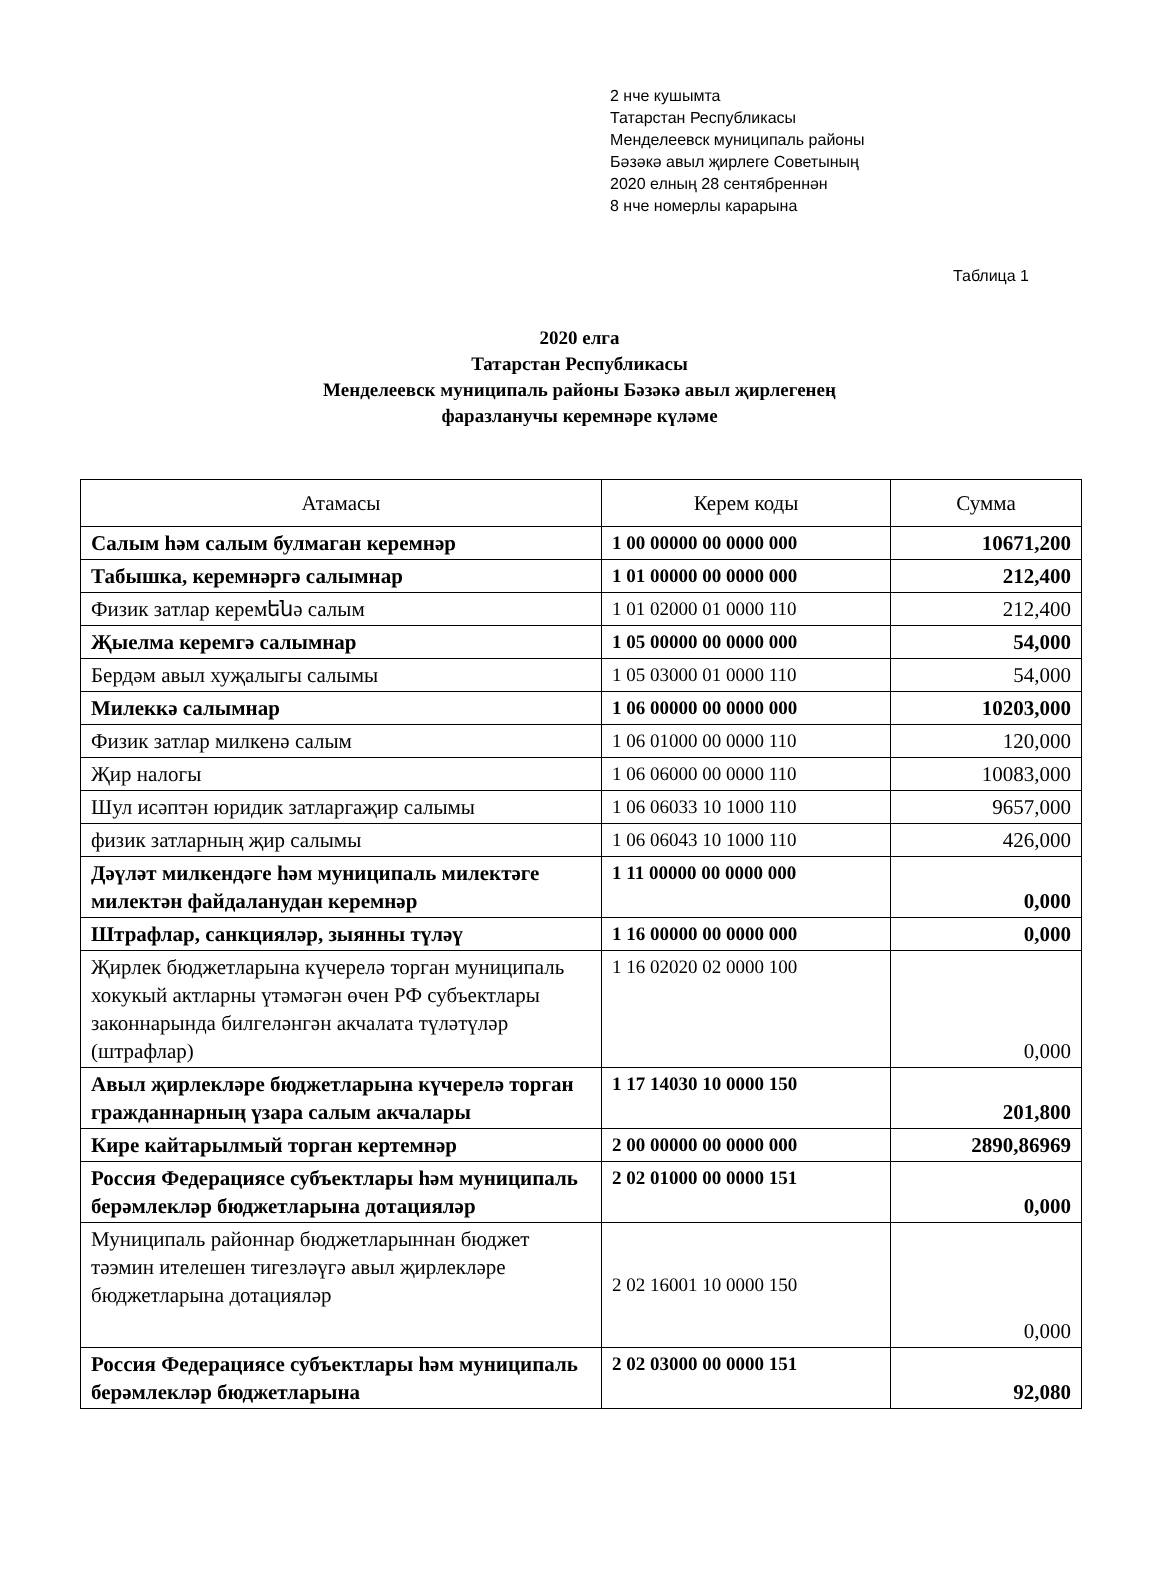2 нче кушымта
Татарстан Республикасы
Менделеевск муниципаль районы
Бәзәкә авыл җирлеге Советының
2020 елның 28 сентябреннән
8 нче номерлы карарына
Таблица 1
2020 елга
Татарстан Республикасы
Менделеевск муниципаль районы Бәзәкә авыл җирлегенең
фаразланучы керемнәре күләме
| Атамасы | Керем коды | Сумма |
| --- | --- | --- |
| Салым һәм салым булмаган керемнәр | 1 00 00000 00 0000 000 | 10671,200 |
| Табышка, керемнәргә салымнар | 1 01 00000 00 0000 000 | 212,400 |
| Физик затлар керемենә салым | 1 01 02000 01 0000 110 | 212,400 |
| Җыелма керемгә салымнар | 1 05 00000 00 0000 000 | 54,000 |
| Бердәм авыл хуҗалыгы салымы | 1 05 03000 01 0000 110 | 54,000 |
| Милеккә салымнар | 1 06 00000 00 0000 000 | 10203,000 |
| Физик затлар милкенә салым | 1 06 01000 00 0000 110 | 120,000 |
| Җир налогы | 1 06 06000 00 0000 110 | 10083,000 |
| Шул исәптән юридик затларгаҗир салымы | 1 06 06033 10 1000 110 | 9657,000 |
| физик затларның җир салымы | 1 06 06043 10 1000 110 | 426,000 |
| Дәүләт милкендәге һәм муниципаль милектәге милектән файдаланудан керемнәр | 1 11 00000 00 0000 000 | 0,000 |
| Штрафлар, санкцияләр, зыянны түләү | 1 16 00000 00 0000 000 | 0,000 |
| Җирлек бюджетларына күчерелә торган муниципаль хокукый актларны үтәмәгән өчен РФ субъектлары законнарында билгеләнгән акчалата түләтүләр (штрафлар) | 1 16 02020 02 0000 100 | 0,000 |
| Авыл җирлекләре бюджетларына күчерелә торган гражданнарның үзара салым акчалары | 1 17 14030 10 0000 150 | 201,800 |
| Кире кайтарылмый торган кертемнәр | 2 00 00000 00 0000 000 | 2890,86969 |
| Россия Федерациясе субъектлары һәм муниципаль берәмлекләр бюджетларына дотацияләр | 2 02 01000 00 0000 151 | 0,000 |
| Муниципаль районнар бюджетларыннан бюджет тәэмин ителешен тигезләүгә авыл җирлекләре бюджетларына дотацияләр | 2 02 16001 10 0000 150 | 0,000 |
| Россия Федерациясе субъектлары һәм муниципаль берәмлекләр бюджетларына | 2 02 03000 00 0000 151 | 92,080 |